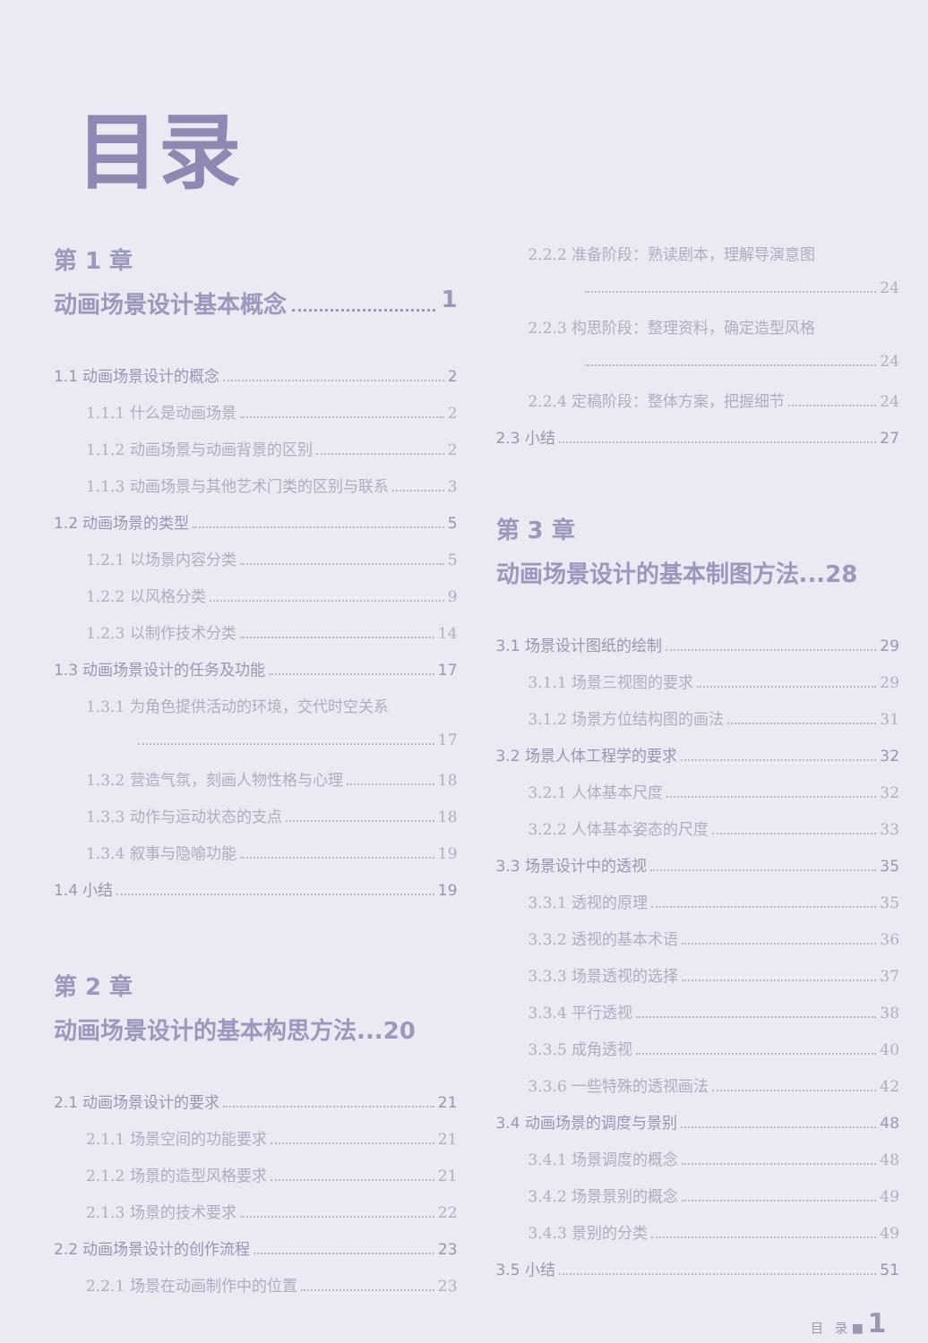目录
第 1 章
动画场景设计基本概念 1
1.1 动画场景设计的概念 2
1.1.1 什么是动画场景 2
1.1.2 动画场景与动画背景的区别 2
1.1.3 动画场景与其他艺术门类的区别与联系 3
1.2 动画场景的类型 5
1.2.1 以场景内容分类 5
1.2.2 以风格分类 9
1.2.3 以制作技术分类 14
1.3 动画场景设计的任务及功能 17
1.3.1 为角色提供活动的环境，交代时空关系
17
1.3.2 营造气氛，刻画人物性格与心理 18
1.3.3 动作与运动状态的支点 18
1.3.4 叙事与隐喻功能 19
1.4 小结 19
第 2 章
动画场景设计的基本构思方法...20
2.1 动画场景设计的要求 21
2.1.1 场景空间的功能要求 21
2.1.2 场景的造型风格要求 21
2.1.3 场景的技术要求 22
2.2 动画场景设计的创作流程 23
2.2.1 场景在动画制作中的位置 23
2.2.2 准备阶段：熟读剧本，理解导演意图
24
2.2.3 构思阶段：整理资料，确定造型风格
24
2.2.4 定稿阶段：整体方案，把握细节 24
2.3 小结 27
第 3 章
动画场景设计的基本制图方法...28
3.1 场景设计图纸的绘制 29
3.1.1 场景三视图的要求 29
3.1.2 场景方位结构图的画法 31
3.2 场景人体工程学的要求 32
3.2.1 人体基本尺度 32
3.2.2 人体基本姿态的尺度 33
3.3 场景设计中的透视 35
3.3.1 透视的原理 35
3.3.2 透视的基本术语 36
3.3.3 场景透视的选择 37
3.3.4 平行透视 38
3.3.5 成角透视 40
3.3.6 一些特殊的透视画法 42
3.4 动画场景的调度与景别 48
3.4.1 场景调度的概念 48
3.4.2 场景景别的概念 49
3.4.3 景别的分类 49
3.5 小结 51
目 录 ■ 1